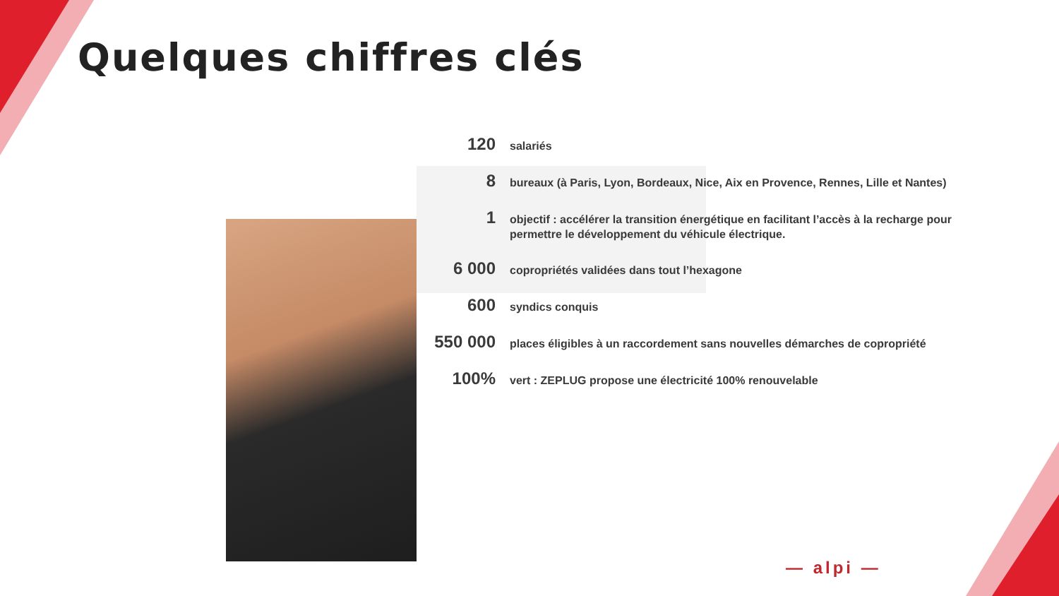Quelques chiffres clés
120
salariés
8
bureaux (à Paris, Lyon, Bordeaux, Nice, Aix en Provence, Rennes, Lille et Nantes)
1
objectif : accélérer la transition énergétique en facilitant l’accès à la recharge pour permettre le développement du véhicule électrique.
6 000
copropriétés validées dans tout l’hexagone
600
syndics conquis
550 000
places éligibles à un raccordement sans nouvelles démarches de copropriété
100%
vert : ZEPLUG propose une électricité 100% renouvelable
— alpi —